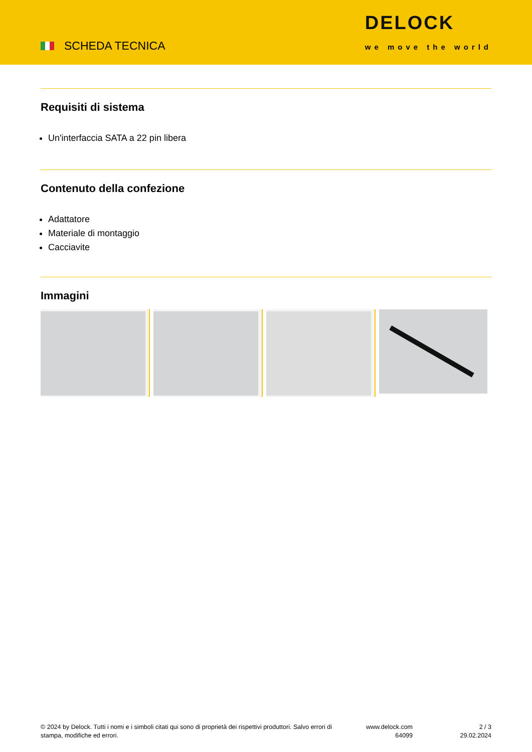SCHEDA TECNICA
DELOCK
we move the world
Requisiti di sistema
Un'interfaccia SATA a 22 pin libera
Contenuto della confezione
Adattatore
Materiale di montaggio
Cacciavite
Immagini
© 2024 by Delock. Tutti i nomi e i simboli citati qui sono di proprietà dei rispettivi produttori. Salvo errori di stampa, modifiche ed errori.
www.delock.com
64099
2 / 3
29.02.2024